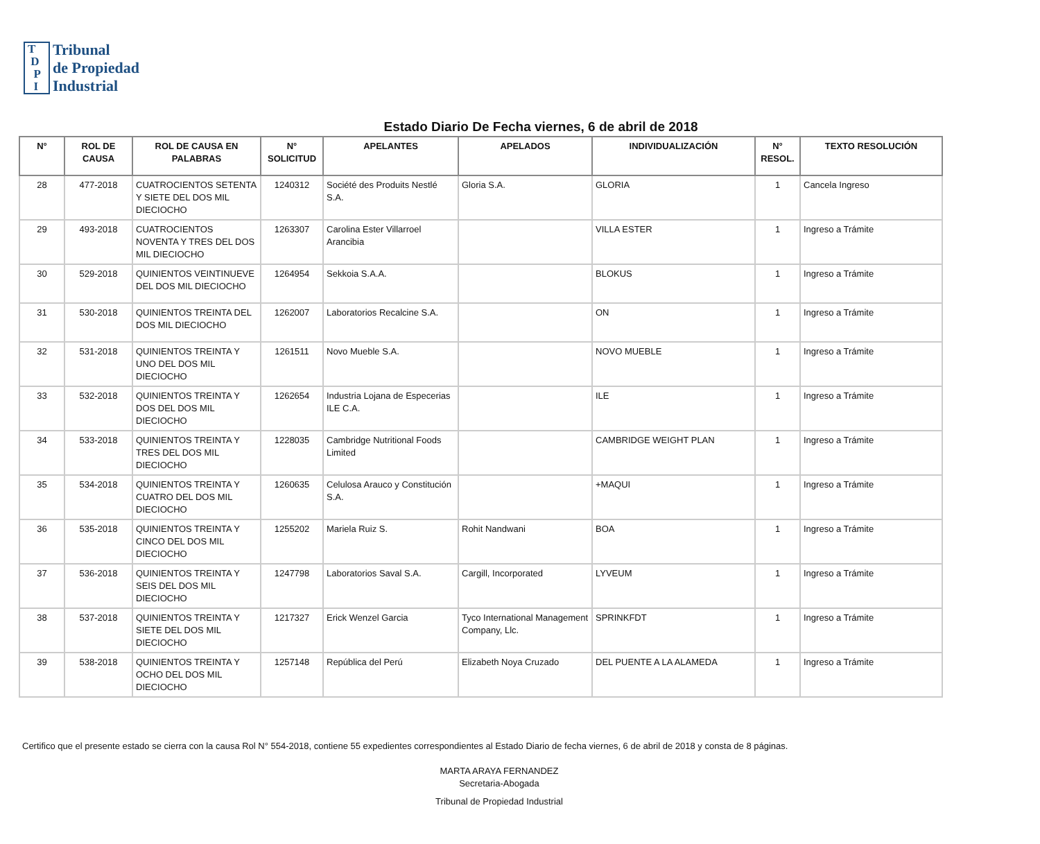T
D
P
I
Tribunal
de Propiedad
Industrial
Estado Diario De Fecha viernes, 6 de abril de 2018
| N° | ROL DE CAUSA | ROL DE CAUSA EN PALABRAS | N° SOLICITUD | APELANTES | APELADOS | INDIVIDUALIZACIÓN | N° RESOL. | TEXTO RESOLUCIÓN |
| --- | --- | --- | --- | --- | --- | --- | --- | --- |
| 28 | 477-2018 | CUATROCIENTOS SETENTA Y SIETE DEL DOS MIL DIECIOCHO | 1240312 | Société des Produits Nestlé S.A. | Gloria S.A. | GLORIA | 1 | Cancela Ingreso |
| 29 | 493-2018 | CUATROCIENTOS NOVENTA Y TRES DEL DOS MIL DIECIOCHO | 1263307 | Carolina Ester Villarroel Arancibia | | VILLA ESTER | 1 | Ingreso a Trámite |
| 30 | 529-2018 | QUINIENTOS VEINTINUEVE DEL DOS MIL DIECIOCHO | 1264954 | Sekkoia S.A.A. | | BLOKUS | 1 | Ingreso a Trámite |
| 31 | 530-2018 | QUINIENTOS TREINTA DEL DOS MIL DIECIOCHO | 1262007 | Laboratorios Recalcine S.A. | | ON | 1 | Ingreso a Trámite |
| 32 | 531-2018 | QUINIENTOS TREINTA Y UNO DEL DOS MIL DIECIOCHO | 1261511 | Novo Mueble S.A. | | NOVO MUEBLE | 1 | Ingreso a Trámite |
| 33 | 532-2018 | QUINIENTOS TREINTA Y DOS DEL DOS MIL DIECIOCHO | 1262654 | Industria Lojana de Especerias ILE C.A. | | ILE | 1 | Ingreso a Trámite |
| 34 | 533-2018 | QUINIENTOS TREINTA Y TRES DEL DOS MIL DIECIOCHO | 1228035 | Cambridge Nutritional Foods Limited | | CAMBRIDGE WEIGHT PLAN | 1 | Ingreso a Trámite |
| 35 | 534-2018 | QUINIENTOS TREINTA Y CUATRO DEL DOS MIL DIECIOCHO | 1260635 | Celulosa Arauco y Constitución S.A. | | +MAQUI | 1 | Ingreso a Trámite |
| 36 | 535-2018 | QUINIENTOS TREINTA Y CINCO DEL DOS MIL DIECIOCHO | 1255202 | Mariela Ruiz S. | Rohit Nandwani | BOA | 1 | Ingreso a Trámite |
| 37 | 536-2018 | QUINIENTOS TREINTA Y SEIS DEL DOS MIL DIECIOCHO | 1247798 | Laboratorios Saval S.A. | Cargill, Incorporated | LYVEUM | 1 | Ingreso a Trámite |
| 38 | 537-2018 | QUINIENTOS TREINTA Y SIETE DEL DOS MIL DIECIOCHO | 1217327 | Erick Wenzel Garcia | Tyco International Management Company, Llc. | SPRINKFDT | 1 | Ingreso a Trámite |
| 39 | 538-2018 | QUINIENTOS TREINTA Y OCHO DEL DOS MIL DIECIOCHO | 1257148 | República del Perú | Elizabeth Noya Cruzado | DEL PUENTE A LA ALAMEDA | 1 | Ingreso a Trámite |
Certifico que el presente estado se cierra con la causa Rol N° 554-2018, contiene 55 expedientes correspondientes al Estado Diario de fecha viernes, 6 de abril de 2018 y consta de 8 páginas.
MARTA ARAYA FERNANDEZ
Secretaria-Abogada
Tribunal de Propiedad Industrial